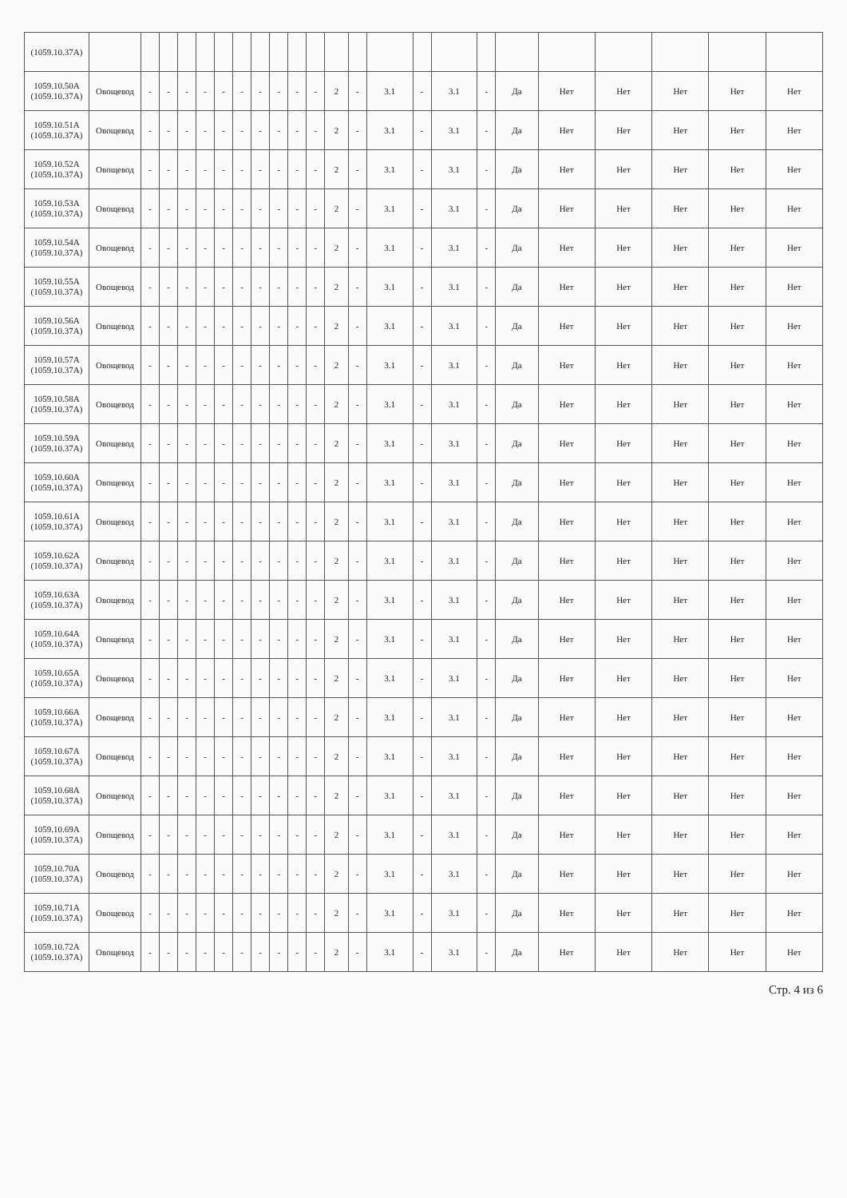| (1059.10.37A) | | | | | | | | | | | | | | | | | | | | | | | |
| 1059.10.50A (1059.10.37A) | Овощевод | - | - | - | - | - | - | - | - | - | - | 2 | - | 3.1 | - | 3.1 | - | Да | Нет | Нет | Нет | Нет | Нет |
| 1059.10.51A (1059.10.37A) | Овощевод | - | - | - | - | - | - | - | - | - | - | 2 | - | 3.1 | - | 3.1 | - | Да | Нет | Нет | Нет | Нет | Нет |
| 1059.10.52A (1059.10.37A) | Овощевод | - | - | - | - | - | - | - | - | - | - | 2 | - | 3.1 | - | 3.1 | - | Да | Нет | Нет | Нет | Нет | Нет |
| 1059.10.53A (1059.10.37A) | Овощевод | - | - | - | - | - | - | - | - | - | - | 2 | - | 3.1 | - | 3.1 | - | Да | Нет | Нет | Нет | Нет | Нет |
| 1059.10.54A (1059.10.37A) | Овощевод | - | - | - | - | - | - | - | - | - | - | 2 | - | 3.1 | - | 3.1 | - | Да | Нет | Нет | Нет | Нет | Нет |
| 1059.10.55A (1059.10.37A) | Овощевод | - | - | - | - | - | - | - | - | - | - | 2 | - | 3.1 | - | 3.1 | - | Да | Нет | Нет | Нет | Нет | Нет |
| 1059.10.56A (1059.10.37A) | Овощевод | - | - | - | - | - | - | - | - | - | - | 2 | - | 3.1 | - | 3.1 | - | Да | Нет | Нет | Нет | Нет | Нет |
| 1059.10.57A (1059.10.37A) | Овощевод | - | - | - | - | - | - | - | - | - | - | 2 | - | 3.1 | - | 3.1 | - | Да | Нет | Нет | Нет | Нет | Нет |
| 1059.10.58A (1059.10.37A) | Овощевод | - | - | - | - | - | - | - | - | - | - | 2 | - | 3.1 | - | 3.1 | - | Да | Нет | Нет | Нет | Нет | Нет |
| 1059.10.59A (1059.10.37A) | Овощевод | - | - | - | - | - | - | - | - | - | - | 2 | - | 3.1 | - | 3.1 | - | Да | Нет | Нет | Нет | Нет | Нет |
| 1059.10.60A (1059.10.37A) | Овощевод | - | - | - | - | - | - | - | - | - | - | 2 | - | 3.1 | - | 3.1 | - | Да | Нет | Нет | Нет | Нет | Нет |
| 1059.10.61A (1059.10.37A) | Овощевод | - | - | - | - | - | - | - | - | - | - | 2 | - | 3.1 | - | 3.1 | - | Да | Нет | Нет | Нет | Нет | Нет |
| 1059.10.62A (1059.10.37A) | Овощевод | - | - | - | - | - | - | - | - | - | - | 2 | - | 3.1 | - | 3.1 | - | Да | Нет | Нет | Нет | Нет | Нет |
| 1059.10.63A (1059.10.37A) | Овощевод | - | - | - | - | - | - | - | - | - | - | 2 | - | 3.1 | - | 3.1 | - | Да | Нет | Нет | Нет | Нет | Нет |
| 1059.10.64A (1059.10.37A) | Овощевод | - | - | - | - | - | - | - | - | - | - | 2 | - | 3.1 | - | 3.1 | - | Да | Нет | Нет | Нет | Нет | Нет |
| 1059.10.65A (1059.10.37A) | Овощевод | - | - | - | - | - | - | - | - | - | - | 2 | - | 3.1 | - | 3.1 | - | Да | Нет | Нет | Нет | Нет | Нет |
| 1059.10.66A (1059.10.37A) | Овощевод | - | - | - | - | - | - | - | - | - | - | 2 | - | 3.1 | - | 3.1 | - | Да | Нет | Нет | Нет | Нет | Нет |
| 1059.10.67A (1059.10.37A) | Овощевод | - | - | - | - | - | - | - | - | - | - | 2 | - | 3.1 | - | 3.1 | - | Да | Нет | Нет | Нет | Нет | Нет |
| 1059.10.68A (1059.10.37A) | Овощевод | - | - | - | - | - | - | - | - | - | - | 2 | - | 3.1 | - | 3.1 | - | Да | Нет | Нет | Нет | Нет | Нет |
| 1059.10.69A (1059.10.37A) | Овощевод | - | - | - | - | - | - | - | - | - | - | 2 | - | 3.1 | - | 3.1 | - | Да | Нет | Нет | Нет | Нет | Нет |
| 1059.10.70A (1059.10.37A) | Овощевод | - | - | - | - | - | - | - | - | - | - | 2 | - | 3.1 | - | 3.1 | - | Да | Нет | Нет | Нет | Нет | Нет |
| 1059.10.71A (1059.10.37A) | Овощевод | - | - | - | - | - | - | - | - | - | - | 2 | - | 3.1 | - | 3.1 | - | Да | Нет | Нет | Нет | Нет | Нет |
| 1059.10.72A (1059.10.37A) | Овощевод | - | - | - | - | - | - | - | - | - | - | 2 | - | 3.1 | - | 3.1 | - | Да | Нет | Нет | Нет | Нет | Нет |
Стр. 4 из 6